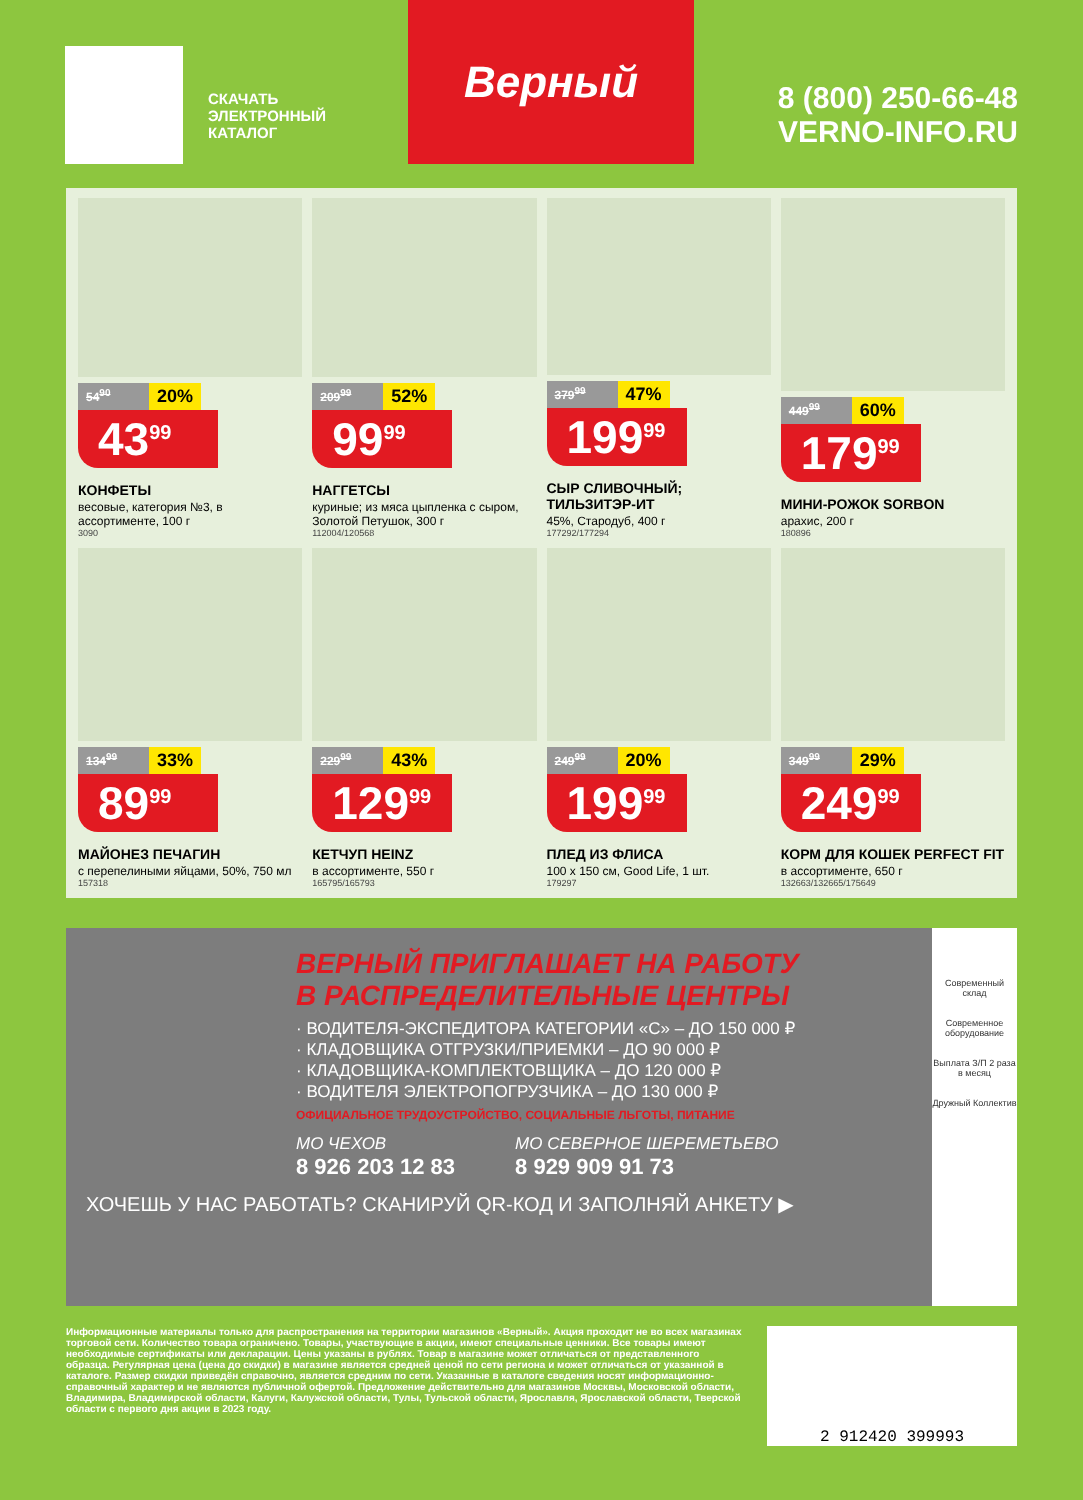СКАЧАТЬ ЭЛЕКТРОННЫЙ КАТАЛОГ
Верный
8 (800) 250-66-48
VERNO-INFO.RU
54<sup>90</sup> 20%
43<sup>99</sup>
КОНФЕТЫ
весовые, категория №3, в ассортименте, 100 г
3090
209<sup>99</sup> 52%
99<sup>99</sup>
НАГГЕТСЫ
куриные; из мяса цыпленка с сыром, Золотой Петушок, 300 г
112004/120568
379<sup>99</sup> 47%
199<sup>99</sup>
СЫР СЛИВОЧНЫЙ; ТИЛЬЗИТЭР-ИТ
45%, Стародуб, 400 г
177292/177294
449<sup>99</sup> 60%
179<sup>99</sup>
МИНИ-РОЖОК SORBON
арахис, 200 г
180896
134<sup>99</sup> 33%
89<sup>99</sup>
МАЙОНЕЗ ПЕЧАГИН
с перепелиными яйцами, 50%, 750 мл
157318
229<sup>99</sup> 43%
129<sup>99</sup>
КЕТЧУП HEINZ
в ассортименте, 550 г
165795/165793
249<sup>99</sup> 20%
199<sup>99</sup>
ПЛЕД ИЗ ФЛИСА
100 х 150 см, Good Life, 1 шт.
179297
349<sup>99</sup> 29%
249<sup>99</sup>
КОРМ ДЛЯ КОШЕК PERFECT FIT
в ассортименте, 650 г
132663/132665/175649
ВЕРНЫЙ ПРИГЛАШАЕТ НА РАБОТУ
В РАСПРЕДЕЛИТЕЛЬНЫЕ ЦЕНТРЫ
· ВОДИТЕЛЯ-ЭКСПЕДИТОРА КАТЕГОРИИ «С» – ДО 150 000 ₽
· КЛАДОВЩИКА ОТГРУЗКИ/ПРИЕМКИ – ДО 90 000 ₽
· КЛАДОВЩИКА-КОМПЛЕКТОВЩИКА – ДО 120 000 ₽
· ВОДИТЕЛЯ ЭЛЕКТРОПОГРУЗЧИКА – ДО 130 000 ₽
ОФИЦИАЛЬНОЕ ТРУДОУСТРОЙСТВО, СОЦИАЛЬНЫЕ ЛЬГОТЫ, ПИТАНИЕ
МО ЧЕХОВ
8 926 203 12 83
МО СЕВЕРНОЕ ШЕРЕМЕТЬЕВО
8 929 909 91 73
ХОЧЕШЬ У НАС РАБОТАТЬ? СКАНИРУЙ QR-КОД И ЗАПОЛНЯЙ АНКЕТУ ▶
Современный склад
Современное оборудование
Выплата З/П 2 раза в месяц
Дружный Коллектив
Информационные материалы только для распространения на территории магазинов «Верный». Акция проходит не во всех магазинах торговой сети. Количество товара ограничено. Товары, участвующие в акции, имеют специальные ценники. Все товары имеют необходимые сертификаты или декларации. Цены указаны в рублях. Товар в магазине может отличаться от представленного образца. Регулярная цена (цена до скидки) в магазине является средней ценой по сети региона и может отличаться от указанной в каталоге. Размер скидки приведён справочно, является средним по сети. Указанные в каталоге сведения носят информационно-справочный характер и не являются публичной офертой. Предложение действительно для магазинов Москвы, Московской области, Владимира, Владимирской области, Калуги, Калужской области, Тулы, Тульской области, Ярославля, Ярославской области, Тверской области с первого дня акции в 2023 году.
2 912420 399993